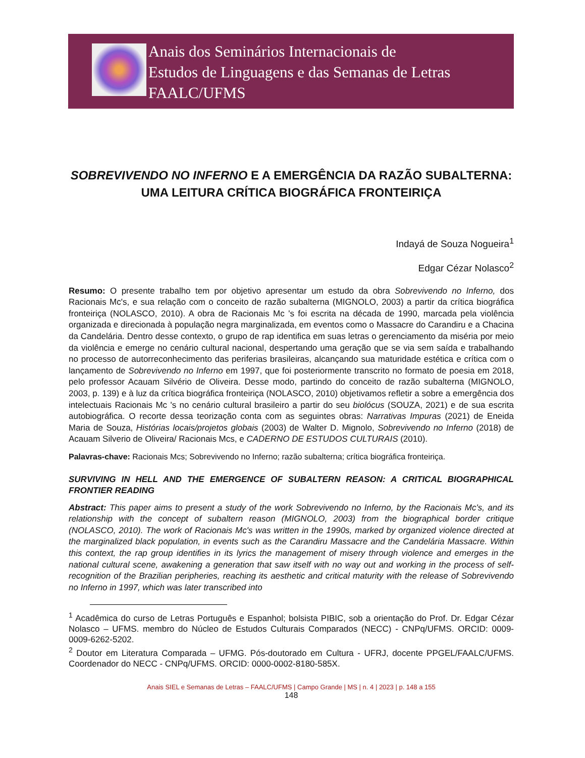Anais dos Seminários Internacionais de
Estudos de Linguagens e das Semanas de Letras
FAALC/UFMS
SOBREVIVENDO NO INFERNO E A EMERGÊNCIA DA RAZÃO SUBALTERNA: UMA LEITURA CRÍTICA BIOGRÁFICA FRONTEIRIÇA
Indayá de Souza Nogueira<sup>1</sup>
Edgar Cézar Nolasco<sup>2</sup>
Resumo: O presente trabalho tem por objetivo apresentar um estudo da obra Sobrevivendo no Inferno, dos Racionais Mc's, e sua relação com o conceito de razão subalterna (MIGNOLO, 2003) a partir da crítica biográfica fronteiriça (NOLASCO, 2010). A obra de Racionais Mc 's foi escrita na década de 1990, marcada pela violência organizada e direcionada à população negra marginalizada, em eventos como o Massacre do Carandiru e a Chacina da Candelária. Dentro desse contexto, o grupo de rap identifica em suas letras o gerenciamento da miséria por meio da violência e emerge no cenário cultural nacional, despertando uma geração que se via sem saída e trabalhando no processo de autorreconhecimento das periferias brasileiras, alcançando sua maturidade estética e crítica com o lançamento de Sobrevivendo no Inferno em 1997, que foi posteriormente transcrito no formato de poesia em 2018, pelo professor Acauam Silvério de Oliveira. Desse modo, partindo do conceito de razão subalterna (MIGNOLO, 2003, p. 139) e à luz da crítica biográfica fronteiriça (NOLASCO, 2010) objetivamos refletir a sobre a emergência dos intelectuais Racionais Mc 's no cenário cultural brasileiro a partir do seu biolócus (SOUZA, 2021) e de sua escrita autobiográfica. O recorte dessa teorização conta com as seguintes obras: Narrativas Impuras (2021) de Eneida Maria de Souza, Histórias locais/projetos globais (2003) de Walter D. Mignolo, Sobrevivendo no Inferno (2018) de Acauam Silverio de Oliveira/ Racionais Mcs, e CADERNO DE ESTUDOS CULTURAIS (2010).
Palavras-chave: Racionais Mcs; Sobrevivendo no Inferno; razão subalterna; crítica biográfica fronteiriça.
SURVIVING IN HELL AND THE EMERGENCE OF SUBALTERN REASON: A CRITICAL BIOGRAPHICAL FRONTIER READING
Abstract: This paper aims to present a study of the work Sobrevivendo no Inferno, by the Racionais Mc's, and its relationship with the concept of subaltern reason (MIGNOLO, 2003) from the biographical border critique (NOLASCO, 2010). The work of Racionais Mc's was written in the 1990s, marked by organized violence directed at the marginalized black population, in events such as the Carandiru Massacre and the Candelária Massacre. Within this context, the rap group identifies in its lyrics the management of misery through violence and emerges in the national cultural scene, awakening a generation that saw itself with no way out and working in the process of self-recognition of the Brazilian peripheries, reaching its aesthetic and critical maturity with the release of Sobrevivendo no Inferno in 1997, which was later transcribed into
<sup>1</sup> Acadêmica do curso de Letras Português e Espanhol; bolsista PIBIC, sob a orientação do Prof. Dr. Edgar Cézar Nolasco – UFMS. membro do Núcleo de Estudos Culturais Comparados (NECC) - CNPq/UFMS. ORCID: 0009-0009-6262-5202.
<sup>2</sup> Doutor em Literatura Comparada – UFMG. Pós-doutorado em Cultura - UFRJ, docente PPGEL/FAALC/UFMS. Coordenador do NECC - CNPq/UFMS. ORCID: 0000-0002-8180-585X.
Anais SIEL e Semanas de Letras – FAALC/UFMS | Campo Grande | MS | n. 4 | 2023 | p. 148 a 155
148